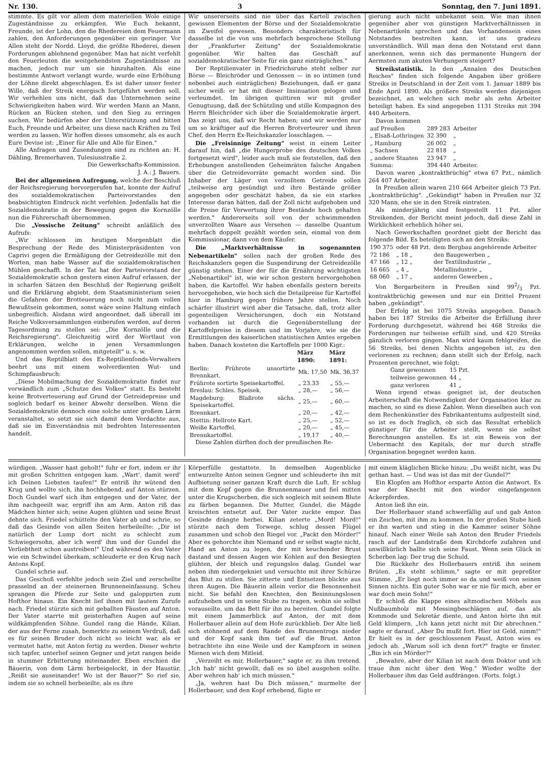Nr. 130. 3 Sonntag, den 7. Juni 1891.
stimmte. Es gilt vor allem dem materiellen Wole einige Zugeständnisse zu erkämpfen. Wie Euch bekannt, Freunde, ist der Lohn, den die Rhedereien dem Feuermann zahlen, den Anforderungen gegenüber ein geringer. Vor Allen steht der Nordd. Lloyd, die größte Rhederei, diesen Forderungen ablehnend gegenüber. Man hat nicht verfehlt den Feuerleuten die weitgehendsten Zugeständnisse zu machen, jedoch nur um sie hinzuhalten. Als eine bestimmte Antwort verlangt wurde, wurde eine Erhöhung der Löhne direkt abgeschlagen. Es ist daher unser fester Wille, daß der Streik energisch fortgeführt werden soll. Wir verhehlen uns nicht, daß das Unternehmen seine Schwierigkeiten haben wird. Wir werden Mann an Mann, Rücken an Rücken stehen, und den Sieg zu erringen suchen. Wir bedürfen aber der Unterstützung und bitten Euch, Freunde und Arbeiter, uns diese nach Kräften zu Teil werden zu lassen. Wir hoffen dieses umsomehr, als es auch Eure Devise ist: „Einer für Alle und Alle für Einen."
Alle Anfragen und Zusendungen sind zu richten an: H. Dähling, Bremerhaven, Tulesiusstraße 2.
Die Gewerkschafts-Kommission.
J. A.: J. Bauers.
Bei der allgemeinen Aufregung, welche der Beschluß der Reichsregierung hervorgerufen hat, konnte der Aufruf des sozialdemokratischen Parteivorstandes den beabsichtigten Eindruck nicht verfehlen. Jedenfalls hat die Sozialdemokratie in der Bewegung gegen die Kornzölle nun die Führerschaft übernommen.
Die „Vossische Zeitung" schreibt anläßlich des Aufrufs:
„Wir schlossen im heutigen Morgenblatt die Besprechung der Rede des Ministerpräsidenten von Caprivi gegen die Ermäßigung der Getreidezölle mit den Worten, man habe Wasser auf die sozialdemokratischen Mühlen geschafft. In der Tat hat der Parteivorstand der Sozialdemokratie schon gestern einen Aufruf erlassen, der in scharfen Sätzen den Beschluß der Regierung geißelt und die Erklärung abgiebt, dem Staatsministerium seien die Gefahren der Brotteuerung noch nicht zum vollen Bewußtsein gekommen, sonst wäre seine Haltung einfach unbegreiflich. Alsdann wird angeordnet, daß überall im Reiche Volksversammlungen einberufen werden, auf deren Tagesordnung zu stellen sei: „Die Kornzölle und die Reichsregierung". Gleichzeitig wird der Wortlaut von Erklärungen, welche in jenen Versammlungen angenommen werden sollen, mitgeteilt" u. s. w.
Und das Reptilblatt des Ex-Reptilienfonds-Verwalters beehrt uns mit einem wolverdienten Wut- und Schimpfausbruch:
„Diese Mobilmachung der Sozialdemokratie findet nur vorwändlich zum „Schutze des Volkes" statt. Es besteht keine Brotverteuerung auf Grund der Getreidepreise und sogleich bedarf es keiner Abwehr derselben. Wenn die Sozialdemokratie dennoch eine solche unter großem Lärm veranstaltet, so setzt sie sich damit dem Verdachte aus, daß sie im Einverständnis mit bedrohten Interessenten handelt.
Wir unsererseits sind nie über das Kartell zwischen gewissen Elementen der Börse und der Sozialdemokratie im Zweifel gewesen. Besonders charakteristisch für dasselbe ist die von uns mehrfach besprochene Stellung der „Frankfurter Zeitung" der Sozialdemokratie gegenüber. Wir halten das Geschäft auf sozialdemokratischer Seite für ein ganz einträgliches."
Der Reptilienvater in Friedrichsruhe steht selber zur Börse — Bleichröder und Genossen — in so intimen (und nebenbei auch einträglichen) Beziehungen, daß er ganz sicher weiß: er hat mit dieser Insinuation gelogen und verleumdet. Im übrigen quittiren wir mit großer Genugtuung, daß der Schützling und stille Kompagnon des Herrn Bleichröder sich über die Sozialdemokratie ärgert. Das zeigt uns, daß wir Recht haben; und wir werden nur um so kräftiger auf die Herren Brotverteurer und ihren Chef, den Herrn Ex-Reichskanzler losschlagen. —
Die „Freisinnige Zeitung" weist in einem Leiter darauf hin, daß „die Hungerprobe des deutschen Volkes fortgesetzt wird", leider auch muß sie feststellen, daß den Erhebungen anstellenden Geheimräten falsche Angaben über die Getreidevorräte gemacht worden sind. Die Inhaber der Läger von verzolltem Getreide sollen „teilweise arg gesündigt und ihre Bestände größer angegeben oder geschätzt haben, da sie ein starkes Interesse daran hätten, daß der Zoll nicht aufgehoben und die Preise für Verwertung ihrer Bestände hoch gehalten werden." Andererseits soll von der schwimmenden unverzollten Waare aus Versehen — dasselbe Quantum mehrfach doppelt gezählt worden sein, einmal von dem Kommissionar, dann von dem Käufer.
Die „Marktverhältnisse in sogenannten Nebenartikeln" sollen nach der großen Rede des Reichskanzlers gegen die Suspendirung der Getreidezölle günstig stehen. Einer der für die Ernährung wichtigsten „Nebenartikel" ist, wie wir schon gestern hervorgehoben haben, die Kartoffel. Wir haben ebenfalls gestern bereits hervorgehoben, wie hoch sich die Detailpreise für Kartoffel hier in Hamburg gegen frühere Jahre stellen. Noch schärfer illustrirt wird aber die Tatsache, daß, trotz aller gegenteiligen Versicherungen, doch ein Notstand vorhanden ist durch die Gegenüberstellung der Kartoffelpreise in diesem und im Vorjahre, wie sie die Ermittlungen des kaiserlichen statistischen Amtes ergeben haben. Danach kosteten die Kartoffeln per 1000 Kigr.:
| | März 1890: | März 1891: |
| --- | --- | --- |
| Berlin: Frührote unsortirte Brennkart. | Mk. 17,50 | Mk. 36,37 |
| Frührote sortirte Speisekartoffel. | „ 23,33 | „ 55,— |
| Breslau: Schles. Speisek. | „ 28,— | „ 56,— |
| Magdeburg: Blaßrote sächs. Speisekartoffel. | „ 25,— | „ 60,— |
| Brennkart. | „ 20,— | „ 42,— |
| Stettin: Hellrote Kart. | „ 25,— | „ 52,— |
| Weiße Kartoffel. | „ 20,— | „ 45,— |
| Brennkartoffel. | „ 19,17 | „ 40,— |
Diese Zahlen dürften doch der preußischen Re-
gierung auch nicht unbekannt sein. Wie man ihnen gegenüber aber von günstigen Marktverhältnissen in Nebenartikeln sprechen und das Vorhandensein eines Notstandes bestreiten kann, ist uns gradezu unverständlich. Will man denn den Notstand erst dann anerkennen, wenn sich das permanente Hungern der Aermsten zum akuten Verhungern steigert?
Streikstatistik. In den „Annalen des Deutschen Reiches" finden sich folgende Angaben über größere Streiks in Deutschland in der Zeit vom 1. Januar 1889 bis Ende April 1890. Als größere Streiks werden diejenigen bezeichnet, an welchen sich mehr als zehn Arbeiter beteiligt haben. Es sind angegeben 1131 Streiks mit 394 440 Arbeitern.
Davon kommen
| auf Preußen | 289 283 | Arbeiter |
| „ Elsaß-Lothringen | 32 390 | „ |
| „ Hamburg | 26 002 | „ |
| „ Sachsen | 22 818 | „ |
| „ andere Staaten | 23 947 | „ |
| Summa: | 394 440 | Arbeiter. |
Davon waren „kontraktbrüchig" etwa 67 Pzt., nämlich 264 407 Arbeiter.
In Preußen allein waren 210 664 Arbeiter gleich 73 Pzt. „kontraktbrüchig". „Gekündigt" haben in Preußen nur 32 320 Mann, ehe sie in den Streik eintraten.
Als minderjährig sind festgestellt 11 Pzt. aller Streikenden, der Bericht meint jedoch, daß diese Zahl in Wirklichkeit erheblich höher sei.
Nach Gewerkschaften geordnet giebt der Bericht das folgende Bild. Es beteiligten sich an den Streiks:
| 190 375 | oder 48 Pzt. | dem Bergbau angehörende Arbeiter |
| 72 186 | „ 18 „ | den Baugewerben „ |
| 47 166 | „ 12 „ | der Textilindustrie „ |
| 16 665 | „ 4 „ | Metallindustrie „ |
| 68 060 | „ 17 „ | anderen Gewerben „ |
Von Bergarbeitern in Preußen sind 992/3 Pzt. kontraktbrüchig gewesen und nur ein Drittel Prozent haben „gekündigt".
Der Erfolg ist bei 1075 Streiks angegeben. Danach haben bei 187 Streiks die Arbeiter die Erfüllung ihrer Forderung durchgesetzt, während bei 468 Streiks die Forderungen nur teilweise erfüllt sind, und 420 Streiks gänzlich verloren gingen. Man wird kaum fehlgreifen, die 56 Streiks, bei denen Nichts angegeben ist, zu den verlorenen zu rechnen; dann stellt sich der Erfolg, nach Prozenten gerechnet, wie folgt:
| Ganz gewonnen | 15 Pzt. |
| teilweise gewonnen | 44 „ |
| ganz verloren | 41 „ |
Wenn irgend etwas geeignet ist, der deutschen Arbeiterschaft die Notwendigkeit der Organisation klar zu machen, so sind es diese Zahlen. Wenn dieselben auch von dem Rechenkünstler des Fabrikantentums aufgestellt sind, so ist es doch fraglich, ob sich das Resultat erheblich günstiger für die Arbeiter stellt, wenn sie selbst Berechnungen anstellen. Es ist ein Beweis von der Uebermacht des Kapitals, der nur durch straffe Organisation begegnet werden kann.
würdigen. „Wasser hast geholt!" fuhr er fort, indem er ihr mit großen Schritten entgegen kam. „Wart', damit werd' ich Deinen Liebsten taufen!" Er entriß ihr wütend den Krug und wollte sich, ihn hochhebend, auf Anton stürzen. Doch Gundel warf sich ihm entgegen und der Vater, der ihm nachgeeilt war, ergriff ihn am Arm. Anton riß das Mädchen hinter sich; seine Augen glühten und seine Brust dehnte sich. Friedel schüttelte den Vater ab und schrie, so daß das Gesinde von allen Seiten herbeileilte: „Dir ist natürlich der Lump dort nicht zu schlecht zum Schwiegersohn, aber ich werd' ihm und der Gundel die Verliebtheit schon austreiben!" Und während es den Vater wie ein Schwindel überkam, schleuderte er den Krug nach Antons Kopf.
Gundel schrie auf.
Das Geschoß verfehlte jedoch sein Ziel und zerschellte prasselnd an der steinernen Brunneneinfassung. Scheu sprangen die Pferde zur Seite und galoppirten zum Hofthor hinaus. Ein Knecht lief ihnen mit lautem Zurufe nach. Friedel stürzte sich mit geballten Fäusten auf Anton. Der Vater starrte mit geisterhaften Augen auf seine wildkämpfenden Söhne. Gundel rang die Hände, Kilian, der aus der Ferne zusah, bemerkte zu seinem Verdruß, daß es für seinen Bruder doch nicht so leicht war, als er vermutet hatte, mit Anton fertig zu werden. Dieser wehrte sich tapfer, unterlief seinen Gegner und jetzt rangen beide in stummer Erbitterung miteinander. Eben erschien die Bäuerin, von dem Lärm herbeigelockt, in der Haustür. „Reißt sie auseinander! Wo ist der Bauer?" So rief sie, indem sie so schnell herbeieilte, als es ihre
Körperfülle gestattete. In demselben Augenblicke entwurzelte Anton seinen Gegner und schleuderte ihn mit Aufbietung seiner ganzen Kraft durch die Luft. Er schlug mit dem Kopf gegen die Brunnenmauer und fiel mitten unter die Krugscherben, die sich sogleich mit seinem Blute zu färben begannen. Die Mutter, Gundel, die Mägde kreischten entsetzt auf. Der Vater zuckte empor. Das Gesinde drängte herbei. Kilian zeterte „Mord! Mord!" stürzte nach dem Torwege, schlug dessen Flügel zusammen und schob den Riegel vor. „Packt den Mörder!" Aber es gehorchte ihm Niemand und er selbst wagte nicht, Hand an Anton zu legen, der mit keuchender Brust dastand und dessen Augen wie Kohlen auf den Besiegten glühten, der bleich und regungslos dalag. Gundel war neben ihm niedergekniet und versuchte mit ihrer Schürze das Blut zu stillen. Sie zitterte und Entsetzen blickte aus ihren Augen. Die Bäuerin allein verlor die Besonnenheit nicht. Sie befahl den Knechten, den Besinnungslosen aufzuheben und in seine Stube zu tragen, wohin sie selbst vorauseilte, um das Bett für ihn zu bereiten. Gundel folgte mit einem Jammerblick auf Anton, der mit dem Hollerbauer allein auf dem Hofe zurückblieb. Der Alte ließ sich stöhnend auf dem Rande des Brunnentrogs nieder und der Kopf sank ihm tief auf die Brust. Anton betrachtete ihn eine Weile und der Kampfzorn in seinen Mienen wich dem Mitleid.
„Verzeiht es mir, Hollerbauer," sagte er, zu ihm tretend. „Ich hab' nicht gewollt, daß es so übel ausgehen sollte. Aber wehren hab' ich mich müssen."
„Ja, wehren hast Du Dich müssen," murmelte der Hollerbauer, und den Kopf erhebend, fügte er
mit einem kläglichen Blicke hinzu: „Du weißt nicht, was Du gethan hast. — Und was ist das mit der Gundel?"
Ein Klopfen am Hofthor ersparte Anton die Antwort. Es war der Knecht mit den wieder eingefangenen Ackerpferden.
Anton ließ ihn ein.
Der Hollerbauer stand schwerfällig auf und gab Anton ein Zeichen, mit ihm zu kommen. In der großen Stube hieß er ihn warten und stieg in die Kammer seiner Söhne hinauf. Nach einer Weile sah Anton den Bruder Friedels rasch auf der Landstraße dem Kirchdorfe zufahren und unwillkürlich ballte sich seine Faust. Wenn sein Glück in Scherben lag: Der trug die Schuld.
Die Rückkehr des Hollerbauers entriß ihn seinem Brüten. „Es steht schlimm," sagte er mit gepreßter Stimme. „Er liegt noch immer so da und weiß von seinen Sinnen nichts. Ein guter Sohn war er nie für mich, aber er war doch mein Sohn!"
Er schloß die Klappe eines altmodischen Möbels aus Nußbaumholz mit Messingbeschlägen auf, das als Kommode und Sekretär diente, und Anton hörte ihn mit Geld klimpern. „Ich kann jetzt nicht mit Dir abrechnen." sagte er darauf. „Aber Du mußt fort. Hier ist Geld, nimm!" Er hielt es in der geschlossenen Faust, Anton wies es jedoch ab. „Warum soll ich denn fort?" fragte er finster. „Bin ich ein Mörder?"
„Bewahre, aber der Kilian ist nach dem Doktor und ich traue ihm nicht über den Weg." Wieder wollte der Hollerbauer ihm das Geld aufdrängen. (Forts. folgt.)